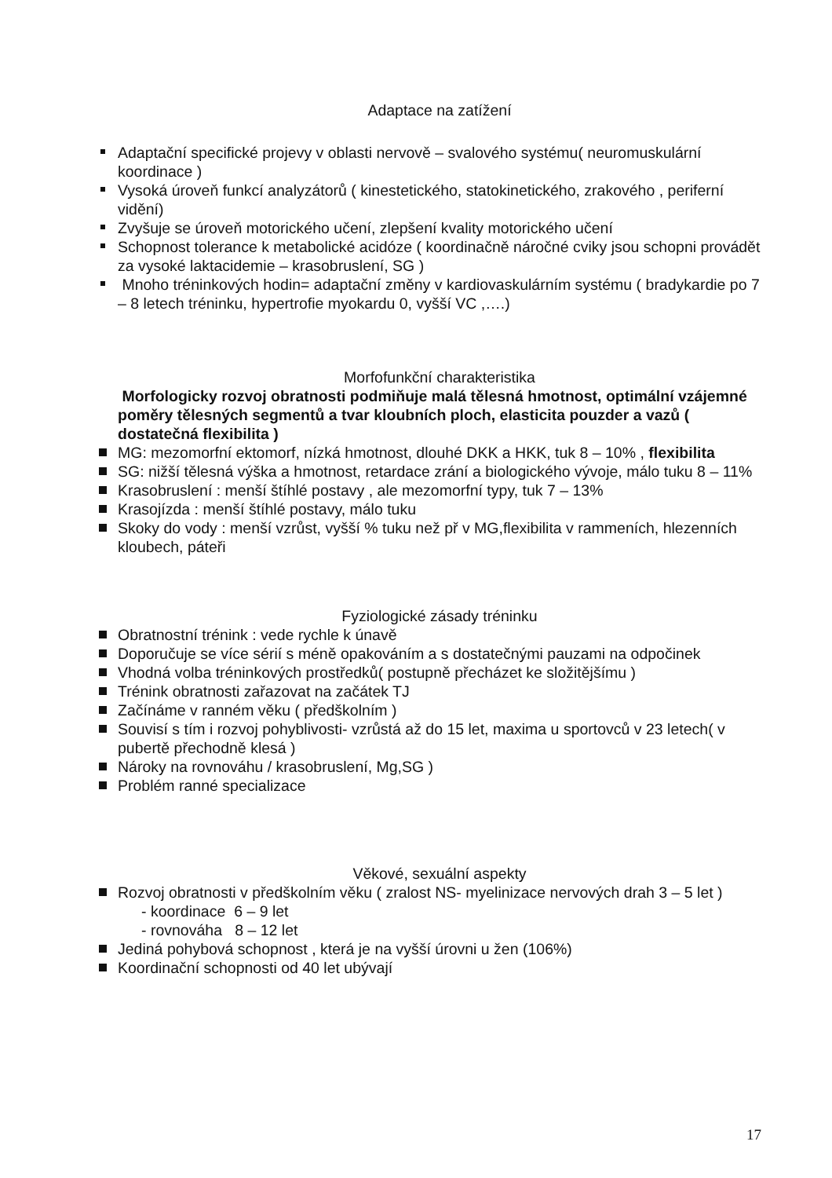Adaptace na zatížení
Adaptační specifické projevy v oblasti nervově – svalového systému( neuromuskulární koordinace )
Vysoká úroveň funkcí analyzátorů ( kinestetického, statokinetického, zrakového , periferní vidění)
Zvyšuje se úroveň motorického učení, zlepšení kvality motorického učení
Schopnost tolerance k metabolické acidóze ( koordinačně náročné cviky jsou schopni provádět za vysoké laktacidemie – krasobruslení, SG )
Mnoho tréninkových hodin= adaptační změny v kardiovaskulárním systému ( bradykardie po 7 – 8 letech tréninku, hypertrofie myokardu 0, vyšší VC ,….)
Morfofunkční charakteristika
Morfologicky rozvoj obratnosti podmiňuje malá tělesná hmotnost, optimální vzájemné poměry tělesných segmentů a tvar kloubních ploch, elasticita pouzder a vazů ( dostatečná flexibilita )
MG: mezomorfní ektomorf, nízká hmotnost, dlouhé DKK a HKK, tuk 8 – 10% , flexibilita
SG: nižší tělesná výška a hmotnost, retardace zrání a biologického vývoje, málo tuku 8 – 11%
Krasobruslení : menší štíhlé postavy , ale mezomorfní typy, tuk 7 – 13%
Krasojízda : menší štíhlé postavy, málo tuku
Skoky do vody : menší vzrůst, vyšší % tuku než př v MG,flexibilita v rammeních, hlezenních kloubech, páteři
Fyziologické zásady tréninku
Obratnostní trénink : vede rychle k únavě
Doporučuje se více sérií s méně opakováním a s dostatečnými pauzami na odpočinek
Vhodná volba tréninkových prostředků( postupně přecházet ke složitějšímu )
Trénink obratnosti zařazovat na začátek TJ
Začínáme v ranném věku ( předškolním )
Souvisí s tím i rozvoj pohyblivosti- vzrůstá až do 15 let, maxima u sportovců v 23 letech( v pubertě přechodně klesá )
Nároky na rovnováhu / krasobruslení, Mg,SG )
Problém ranné specializace
Věkové, sexuální aspekty
Rozvoj obratnosti v předškolním věku ( zralost NS- myelinizace nervových drah 3 – 5 let )
- koordinace 6 – 9 let
- rovnováha 8 – 12 let
Jediná pohybová schopnost , která je na vyšší úrovni u žen (106%)
Koordinační schopnosti od 40 let ubývají
17